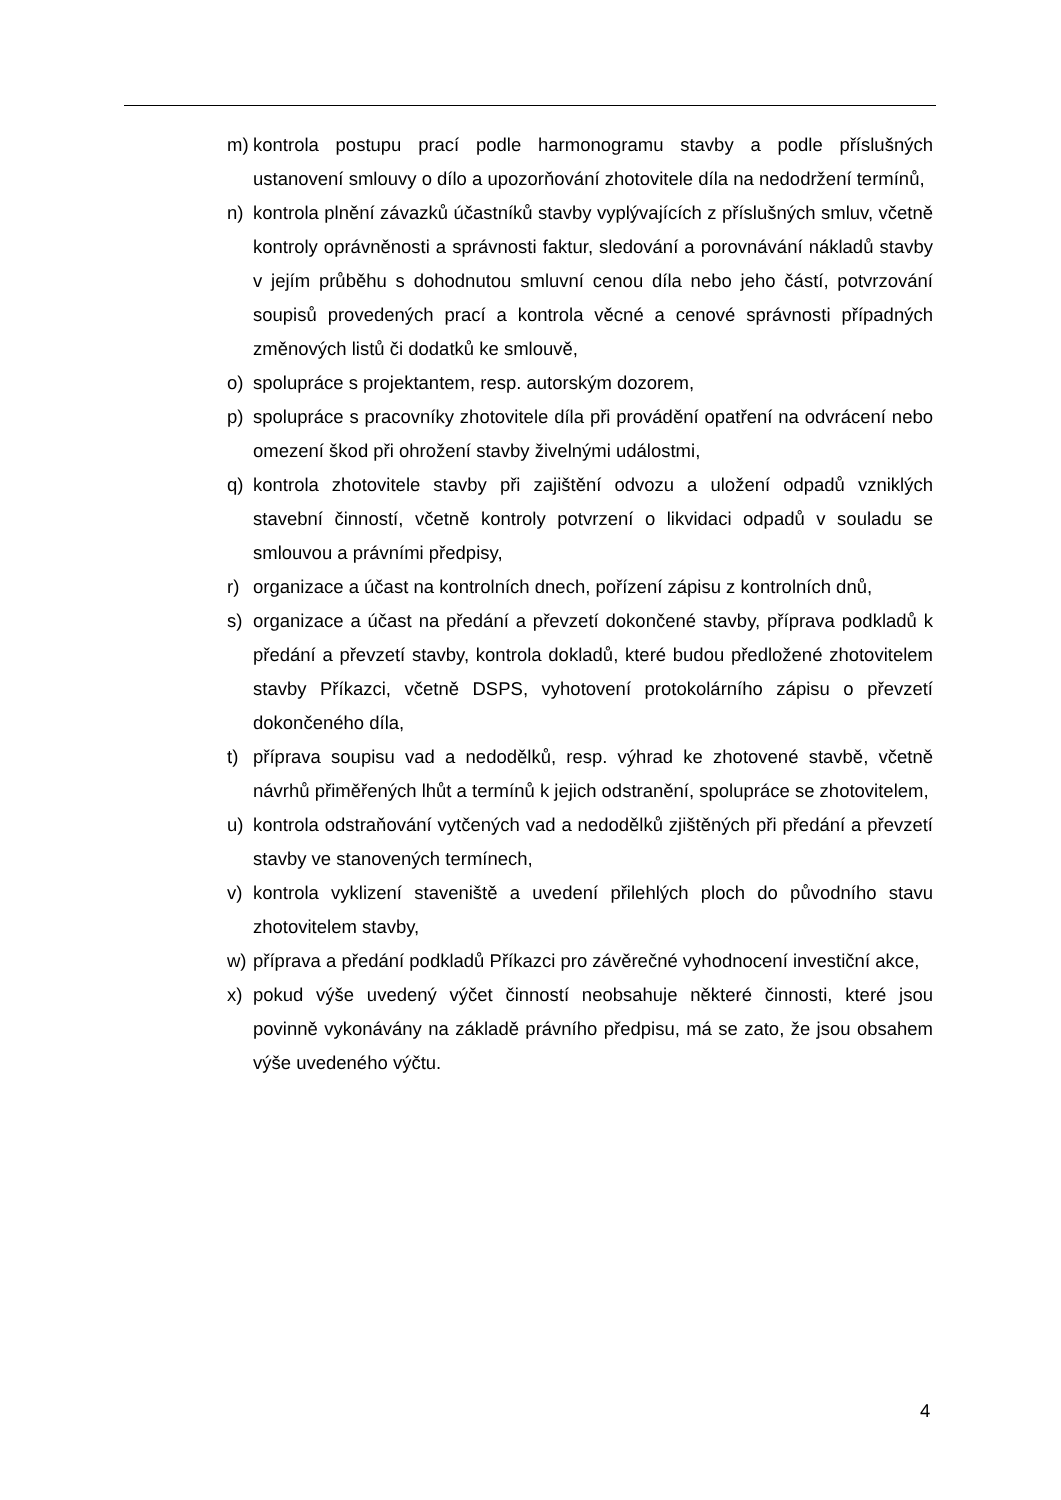m) kontrola postupu prací podle harmonogramu stavby a podle příslušných ustanovení smlouvy o dílo a upozorňování zhotovitele díla na nedodržení termínů,
n) kontrola plnění závazků účastníků stavby vyplývajících z příslušných smluv, včetně kontroly oprávněnosti a správnosti faktur, sledování a porovnávání nákladů stavby v jejím průběhu s dohodnutou smluvní cenou díla nebo jeho částí, potvrzování soupisů provedených prací a kontrola věcné a cenové správnosti případných změnových listů či dodatků ke smlouvě,
o) spolupráce s projektantem, resp. autorským dozorem,
p) spolupráce s pracovníky zhotovitele díla při provádění opatření na odvrácení nebo omezení škod při ohrožení stavby živelnými událostmi,
q) kontrola zhotovitele stavby při zajištění odvozu a uložení odpadů vzniklých stavební činností, včetně kontroly potvrzení o likvidaci odpadů v souladu se smlouvou a právními předpisy,
r) organizace a účast na kontrolních dnech, pořízení zápisu z kontrolních dnů,
s) organizace a účast na předání a převzetí dokončené stavby, příprava podkladů k předání a převzetí stavby, kontrola dokladů, které budou předložené zhotovitelem stavby Příkazci, včetně DSPS, vyhotovení protokolárního zápisu o převzetí dokončeného díla,
t) příprava soupisu vad a nedodělků, resp. výhrad ke zhotovené stavbě, včetně návrhů přiměřených lhůt a termínů k jejich odstranění, spolupráce se zhotovitelem,
u) kontrola odstraňování vytčených vad a nedodělků zjištěných při předání a převzetí stavby ve stanovených termínech,
v) kontrola vyklizení staveniště a uvedení přilehlých ploch do původního stavu zhotovitelem stavby,
w) příprava a předání podkladů Příkazci pro závěrečné vyhodnocení investiční akce,
x) pokud výše uvedený výčet činností neobsahuje některé činnosti, které jsou povinně vykonávány na základě právního předpisu, má se zato, že jsou obsahem výše uvedeného výčtu.
4